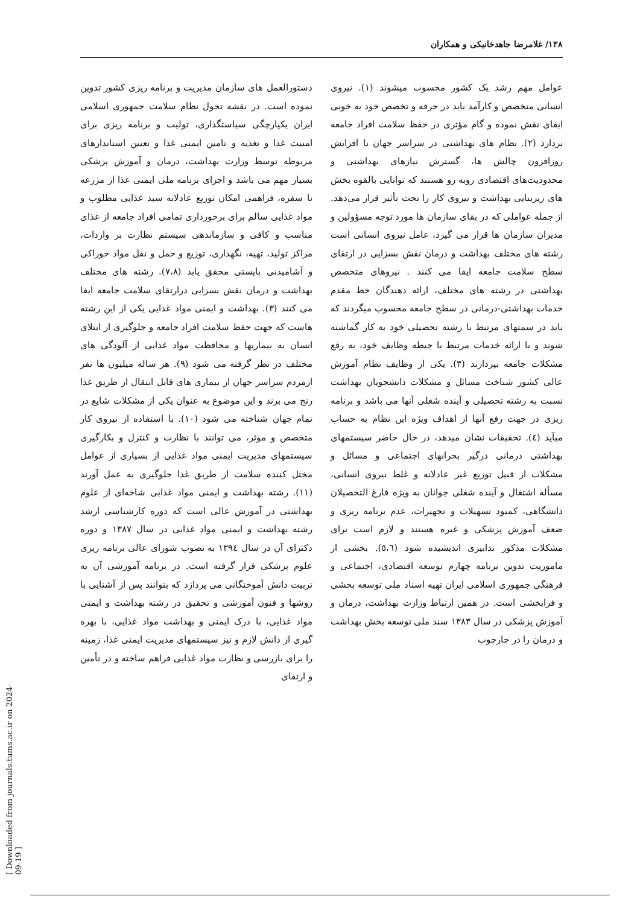۱۳۸/ غلامرضا جاهدخانیکی و همکاران
عوامل مهم رشد یک کشور محسوب میشوند (۱). نیروی انسانی متخصص و کارآمد باید در حرفه و تخصص خود به خوبی ایفای نقش نموده و گام مؤثری در حفظ سلامت افراد جامعه بردارد (۲). نظام های بهداشتی در سراسر جهان با افزایش روزافزون چالش ها، گسترش نیازهای بهداشتی و محدودیت‌های اقتصادی روبه رو هستند که توانایی بالقوه بخش های زیربنایی بهداشت و نیروی کار را تحت تأثیر قرار می‌دهد. از جمله عواملی که در بقای سازمان ها مورد توجه مسؤولین و مدیران سازمان ها قرار می گیرد، عامل نیروی انسانی است رشته های مختلف بهداشت و درمان نقش بسزایی در ارتقای سطح سلامت جامعه ایفا می کنند . نیروهای متخصص بهداشتی در رشته های مختلف، ارائه دهندگان خط مقدم خدمات بهداشتی-درمانی در سطح جامعه محسوب میگردند که باید در سمتهای مرتبط با رشته تحصیلی خود به کار گماشته شوند و با ارائه خدمات مرتبط با حیطه وظایف خود، به رفع مشکلات جامعه بپردازند (۳). یکی از وظایف نظام آموزش عالی کشور شناخت مسائل و مشکلات دانشجویان بهداشت نسبت به رشته تحصیلی و آینده شغلی آنها می باشد و برنامه ریزی در جهت رفع آنها از اهداف ویژه این نظام به حساب میآید (٤). تحقیقات نشان میدهد، در حال حاضر سیستمهای بهداشتی درمانی درگیر بحرانهای اجتماعی و مسائل و مشکلات از قبیل توزیع غیر عادلانه و غلط نیروی انسانی، مسأله اشتغال و آینده شغلی جوانان به ویژه فارغ التحصیلان دانشگاهی، کمبود تسهیلات و تجهیزات، عدم برنامه ریزی و ضعف آموزش پزشکی و غیره هستند و لازم است برای مشکلات مذکور تدابیری اندیشیده شود (٥،٦). بخشی از ماموریت تدوین برنامه چهارم توسعه اقتصادی، اجتماعی و فرهنگی جمهوری اسلامی ایران تهیه اسناد ملی توسعه بخشی و فرابخشی است. در همین ارتباط وزارت بهداشت، درمان و آموزش پزشکی در سال ۱۳۸۳ سند ملی توسعه بخش بهداشت و درمان را در چارچوب
دستورالعمل های سازمان مدیریت و برنامه ریزی کشور تدوین نموده است. در نقشه تحول نظام سلامت جمهوری اسلامی ایران یکپارچگی سیاستگذاری، تولیت و برنامه ریزی برای امنیت غذا و تغذیه و تامین ایمنی غذا و تعیین استاندارهای مربوطه توسط وزارت بهداشت، درمان و آموزش پزشکی بسیار مهم می باشد و اجرای برنامه ملی ایمنی غذا از مزرعه تا سفره، فراهمی امکان توزیع عادلانه سبد غذایی مطلوب و مواد غذایی سالم برای برخورداری تمامی افراد جامعه از غذای مناسب و کافی و سازماندهی سیستم نظارت بر واردات، مراکز تولید، تهیه، نگهداری، توزیع و حمل و نقل مواد خوراکی و آشامیدنی بایستی محقق یابد (۷،۸). رشته های مختلف بهداشت و درمان نقش بسزایی درارتقای سلامت جامعه ایفا می کنند (۳). بهداشت و ایمنی مواد غذایی یکی از این رشته هاست که جهت حفظ سلامت افراد جامعه و جلوگیری از ابتلای انسان به بیماریها و محافظت مواد غذایی از آلودگی های مختلف در نظر گرفته می شود (۹). هر ساله میلیون ها نفر ازمردم سراسر جهان از بیماری های قابل انتقال از طریق غذا رنج می برند و این موضوع به عنوان یکی از مشکلات شایع در تمام جهان شناخته می شود (۱۰). با استفاده از نیروی کار متخصص و موثر، می توانند با نظارت و کنترل و بکارگیری سیستمهای مدیریت ایمنی مواد غذایی از بسیاری از عوامل مختل کننده سلامت از طریق غذا جلوگیری به عمل آورند (۱۱). رشته بهداشت و ایمنی مواد غذایی شاخه‌ای از علوم بهداشتی در آموزش عالی است که دوره کارشناسی ارشد رشته بهداشت و ایمنی مواد غذایی در سال ۱۳۸۷ و دوره دکترای آن در سال ۱۳۹٤ به تصوب شورای عالی برنامه ریزی علوم پزشکی قرار گرفته است. در برنامه آموزشی آن به تربیت دانش آموختگانی می پردازد که بتوانند پس از آشنایی با روشها و فنون آموزشی و تحقیق در رشته بهداشت و ایمنی مواد غذایی، با درک ایمنی و بهداشت مواد غذایی، با بهره گیری از دانش لازم و نیز سیستمهای مدیریت ایمنی غذا، زمینه را برای بازرسی و نظارت مواد غذایی فراهم ساخته و در تأمین و ارتقای
[ Downloaded from journals.tums.ac.ir on 2024-09-19 ]